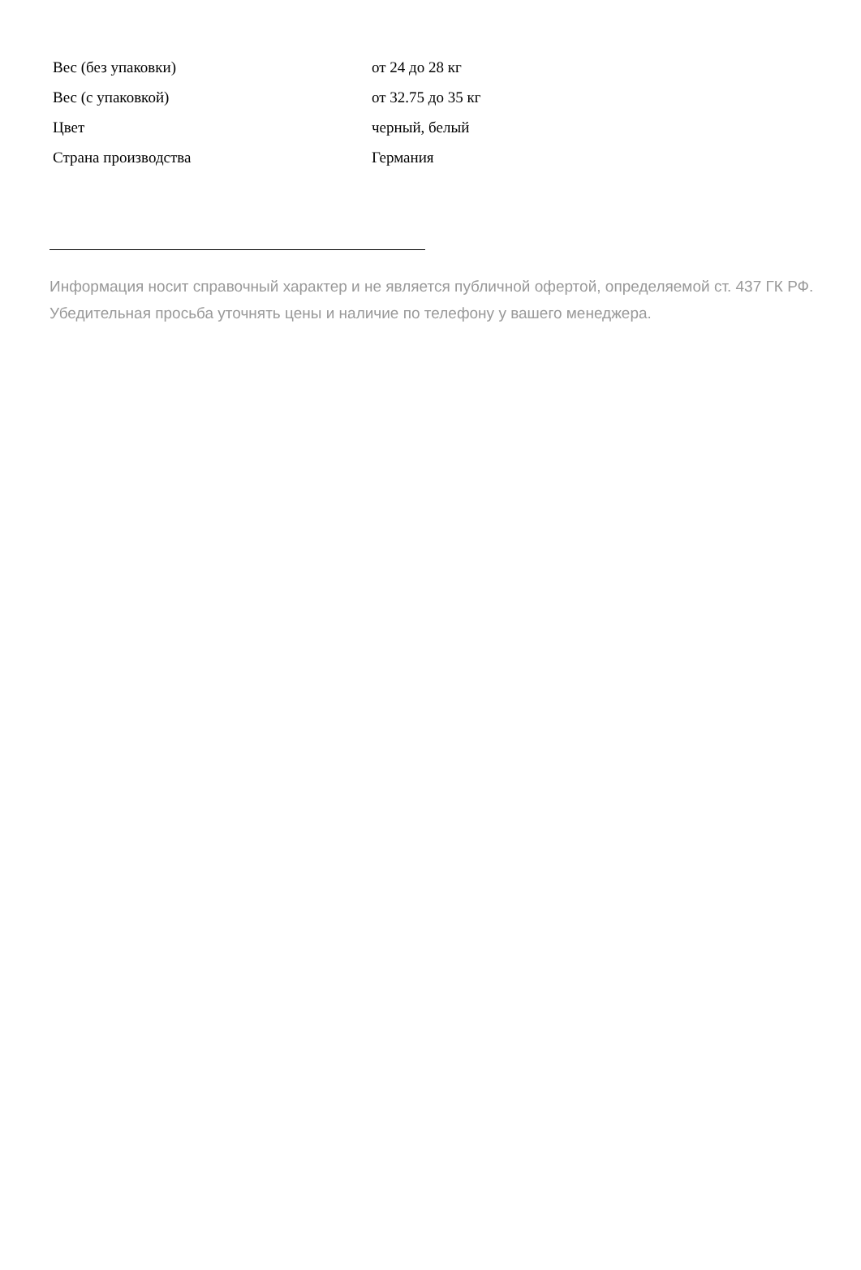| Вес (без упаковки) | от 24 до 28 кг |
| Вес (с упаковкой) | от 32.75 до 35 кг |
| Цвет | черный, белый |
| Страна производства | Германия |
Информация носит справочный характер и не является публичной офертой, определяемой ст. 437 ГК РФ. Убедительная просьба уточнять цены и наличие по телефону у вашего менеджера.